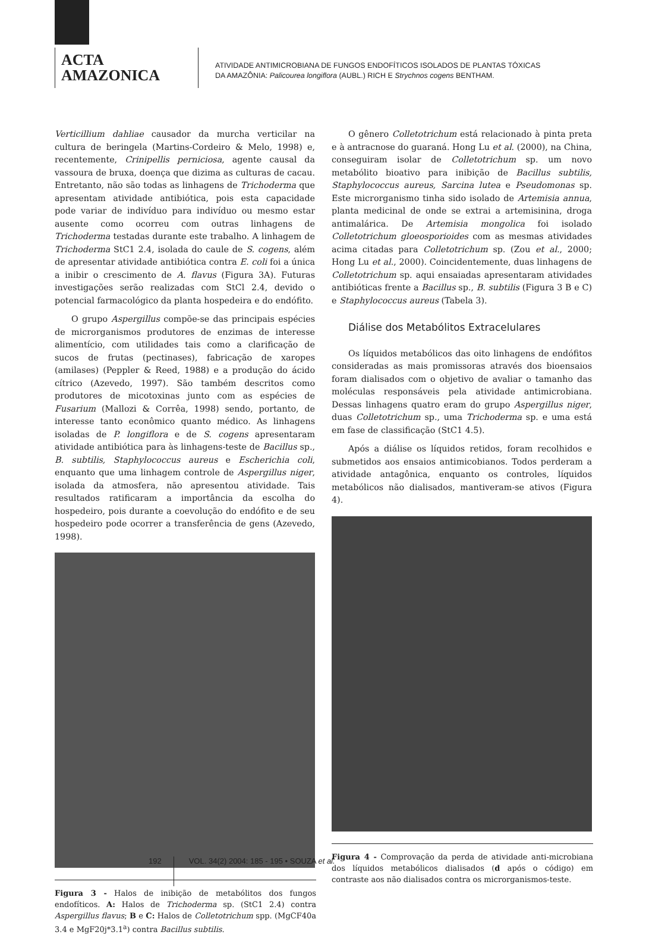ACTA
AMAZONICA
ATIVIDADE ANTIMICROBIANA DE FUNGOS ENDOFÍTICOS ISOLADOS DE PLANTAS TÓXICAS
DA AMAZÔNIA: Palicourea longiflora (AUBL.) RICH E Strychnos cogens BENTHAM.
Verticillium dahliae causador da murcha verticilar na cultura de beringela (Martins-Cordeiro & Melo, 1998) e, recentemente, Crinipellis perniciosa, agente causal da vassoura de bruxa, doença que dizima as culturas de cacau. Entretanto, não são todas as linhagens de Trichoderma que apresentam atividade antibiótica, pois esta capacidade pode variar de indivíduo para indivíduo ou mesmo estar ausente como ocorreu com outras linhagens de Trichoderma testadas durante este trabalho. A linhagem de Trichoderma StC1 2.4, isolada do caule de S. cogens, além de apresentar atividade antibiótica contra E. coli foi a única a inibir o crescimento de A. flavus (Figura 3A). Futuras investigações serão realizadas com StCl 2.4, devido o potencial farmacológico da planta hospedeira e do endófito.
O grupo Aspergillus compõe-se das principais espécies de microrganismos produtores de enzimas de interesse alimentício, com utilidades tais como a clarificação de sucos de frutas (pectinases), fabricação de xaropes (amilases) (Peppler & Reed, 1988) e a produção do ácido cítrico (Azevedo, 1997). São também descritos como produtores de micotoxinas junto com as espécies de Fusarium (Mallozi & Corrêa, 1998) sendo, portanto, de interesse tanto econômico quanto médico. As linhagens isoladas de P. longiflora e de S. cogens apresentaram atividade antibiótica para às linhagens-teste de Bacillus sp., B. subtilis, Staphylococcus aureus e Escherichia coli, enquanto que uma linhagem controle de Aspergillus niger, isolada da atmosfera, não apresentou atividade. Tais resultados ratificaram a importância da escolha do hospedeiro, pois durante a coevolução do endófito e de seu hospedeiro pode ocorrer a transferência de gens (Azevedo, 1998).
Figura 3 - Halos de inibição de metabólitos dos fungos endofíticos. A: Halos de Trichoderma sp. (StC1 2.4) contra Aspergillus flavus; B e C: Halos de Colletotrichum spp. (MgCF40a 3.4 e MgF20j*3.1<sup>a</sup>) contra Bacillus subtilis.
O gênero Colletotrichum está relacionado à pinta preta e à antracnose do guaraná. Hong Lu et al. (2000), na China, conseguiram isolar de Colletotrichum sp. um novo metabólito bioativo para inibição de Bacillus subtilis, Staphylococcus aureus, Sarcina lutea e Pseudomonas sp. Este microrganismo tinha sido isolado de Artemisia annua, planta medicinal de onde se extrai a artemisinina, droga antimalárica. De Artemisia mongolica foi isolado Colletotrichum gloeosporioides com as mesmas atividades acima citadas para Colletotrichum sp. (Zou et al., 2000; Hong Lu et al., 2000). Coincidentemente, duas linhagens de Colletotrichum sp. aqui ensaiadas apresentaram atividades antibióticas frente a Bacillus sp., B. subtilis (Figura 3 B e C) e Staphylococcus aureus (Tabela 3).
Diálise dos Metabólitos Extracelulares
Os líquidos metabólicos das oito linhagens de endófitos consideradas as mais promissoras através dos bioensaios foram dialisados com o objetivo de avaliar o tamanho das moléculas responsáveis pela atividade antimicrobiana. Dessas linhagens quatro eram do grupo Aspergillus niger, duas Colletotrichum sp., uma Trichoderma sp. e uma está em fase de classificação (StC1 4.5).
Após a diálise os líquidos retidos, foram recolhidos e submetidos aos ensaios antimicobianos. Todos perderam a atividade antagônica, enquanto os controles, líquidos metabólicos não dialisados, mantiveram-se ativos (Figura 4).
Figura 4 - Comprovação da perda de atividade anti-microbiana dos líquidos metabólicos dialisados (d após o código) em contraste aos não dialisados contra os microrganismos-teste.
192
VOL. 34(2) 2004: 185 - 195 • SOUZA et al.